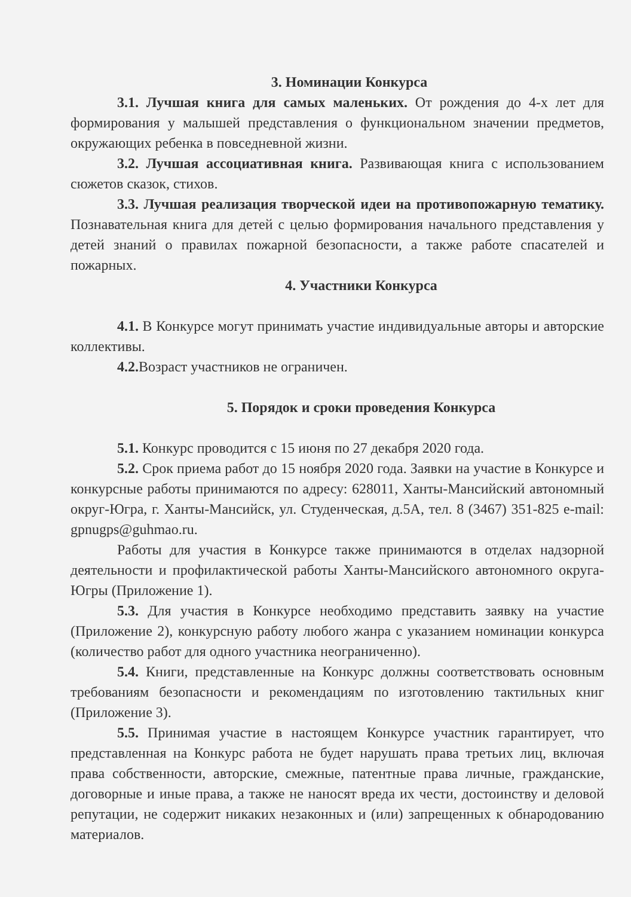3. Номинации Конкурса
3.1. Лучшая книга для самых маленьких. От рождения до 4-х лет для формирования у малышей представления о функциональном значении предметов, окружающих ребенка в повседневной жизни.
3.2. Лучшая ассоциативная книга. Развивающая книга с использованием сюжетов сказок, стихов.
3.3. Лучшая реализация творческой идеи на противопожарную тематику. Познавательная книга для детей с целью формирования начального представления у детей знаний о правилах пожарной безопасности, а также работе спасателей и пожарных.
4. Участники Конкурса
4.1. В Конкурсе могут принимать участие индивидуальные авторы и авторские коллективы.
4.2. Возраст участников не ограничен.
5. Порядок и сроки проведения Конкурса
5.1. Конкурс проводится с 15 июня по 27 декабря 2020 года.
5.2. Срок приема работ до 15 ноября 2020 года. Заявки на участие в Конкурсе и конкурсные работы принимаются по адресу: 628011, Ханты-Мансийский автономный округ-Югра, г. Ханты-Мансийск, ул. Студенческая, д.5А, тел. 8 (3467) 351-825 e-mail: gpnugps@guhmao.ru.
Работы для участия в Конкурсе также принимаются в отделах надзорной деятельности и профилактической работы Ханты-Мансийского автономного округа-Югры (Приложение 1).
5.3. Для участия в Конкурсе необходимо представить заявку на участие (Приложение 2), конкурсную работу любого жанра с указанием номинации конкурса (количество работ для одного участника неограниченно).
5.4. Книги, представленные на Конкурс должны соответствовать основным требованиям безопасности и рекомендациям по изготовлению тактильных книг (Приложение 3).
5.5. Принимая участие в настоящем Конкурсе участник гарантирует, что представленная на Конкурс работа не будет нарушать права третьих лиц, включая права собственности, авторские, смежные, патентные права личные, гражданские, договорные и иные права, а также не наносят вреда их чести, достоинству и деловой репутации, не содержит никаких незаконных и (или) запрещенных к обнародованию материалов.